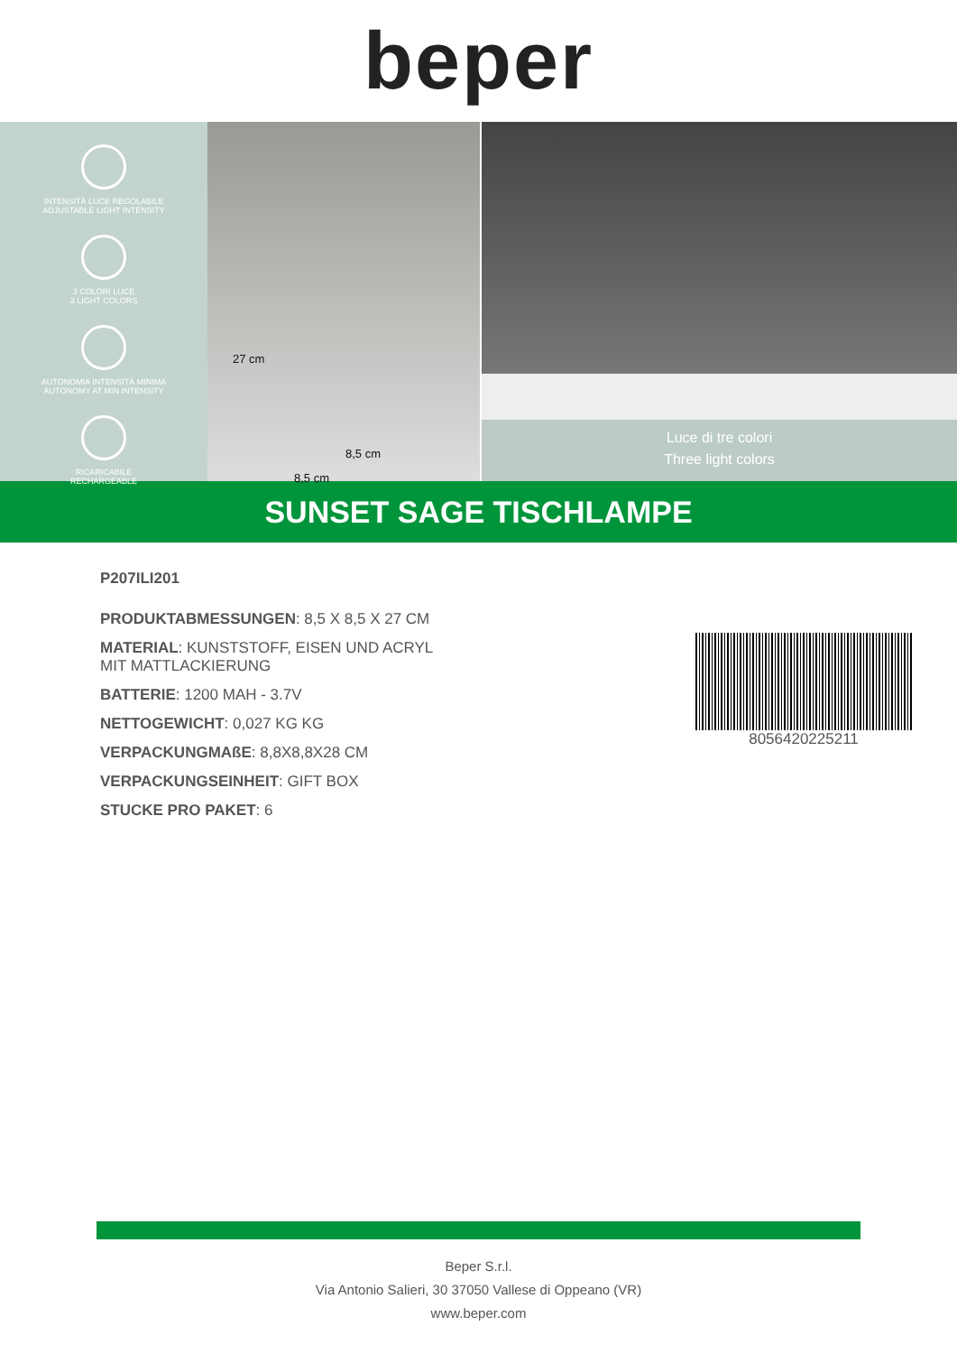beper
INTENSITÀ LUCE REGOLABILE
ADJUSTABLE LIGHT INTENSITY
3 COLORI LUCE
3 LIGHT COLORS
AUTONOMIA INTENSITÀ MINIMA
AUTONOMY AT MIN INTENSITY
RICARICABILE
RECHARGEABLE
27 cm
8,5 cm
8,5 cm
Luce di tre colori
Three light colors
SUNSET SAGE TISCHLAMPE
P207ILI201
PRODUKTABMESSUNGEN: 8,5 X 8,5 X 27 CM
MATERIAL: KUNSTSTOFF, EISEN UND ACRYL
MIT MATTLACKIERUNG
BATTERIE: 1200 MAH - 3.7V
NETTOGEWICHT: 0,027 KG KG
VERPACKUNGMAßE: 8,8X8,8X28 CM
VERPACKUNGSEINHEIT: GIFT BOX
STUCKE PRO PAKET: 6
8056420225211
Beper S.r.l.
Via Antonio Salieri, 30 37050 Vallese di Oppeano (VR)
www.beper.com